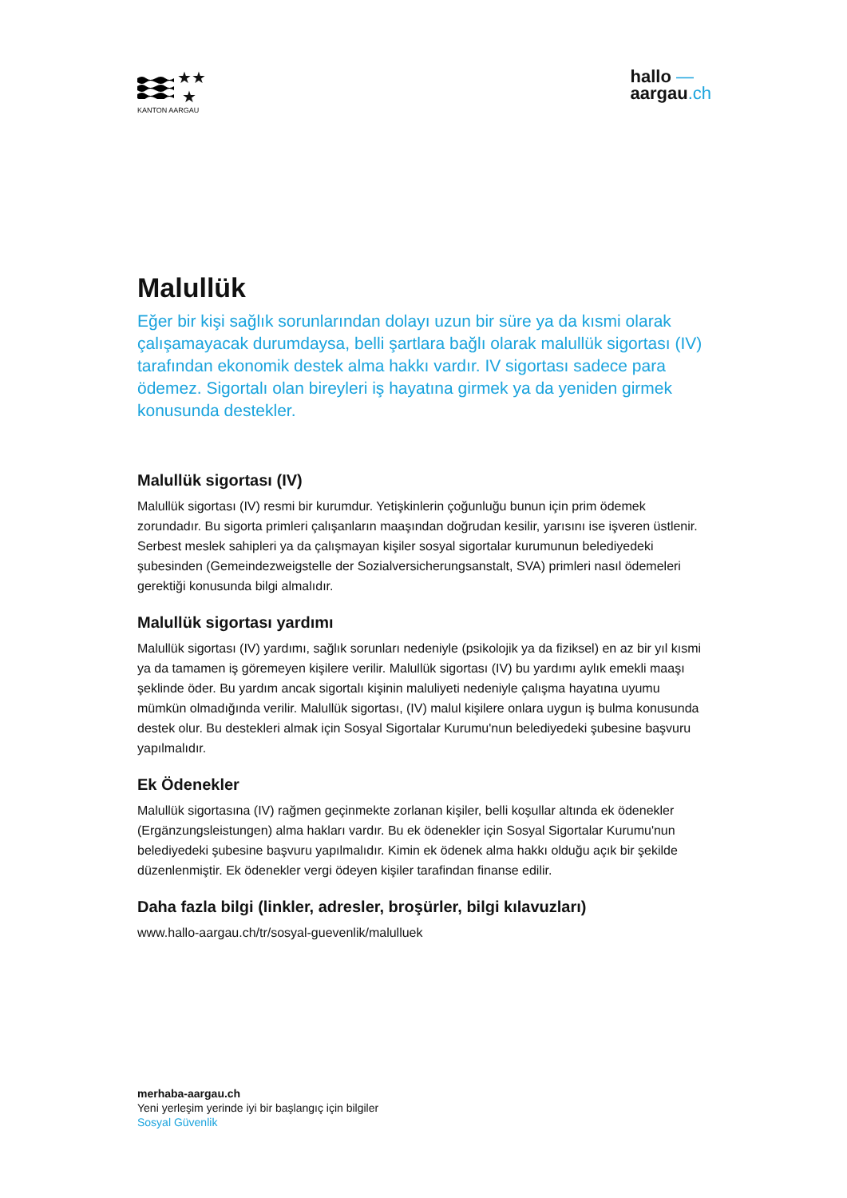★★
★
KANTON AARGAU
hallo —
aargau.ch
Malullük
Eğer bir kişi sağlık sorunlarından dolayı uzun bir süre ya da kısmi olarak çalışamayacak durumdaysa, belli şartlara bağlı olarak malullük sigortası (IV) tarafından ekonomik destek alma hakkı vardır. IV sigortası sadece para ödemez. Sigortalı olan bireyleri iş hayatına girmek ya da yeniden girmek konusunda destekler.
Malullük sigortası (IV)
Malullük sigortası (IV) resmi bir kurumdur. Yetişkinlerin çoğunluğu bunun için prim ödemek zorundadır. Bu sigorta primleri çalışanların maaşından doğrudan kesilir, yarısını ise işveren üstlenir. Serbest meslek sahipleri ya da çalışmayan kişiler sosyal sigortalar kurumunun belediyedeki şubesinden (Gemeindezweigstelle der Sozialversicherungsanstalt, SVA) primleri nasıl ödemeleri gerektiği konusunda bilgi almalıdır.
Malullük sigortası yardımı
Malullük sigortası (IV) yardımı, sağlık sorunları nedeniyle (psikolojik ya da fiziksel) en az bir yıl kısmi ya da tamamen iş göremeyen kişilere verilir. Malullük sigortası (IV) bu yardımı aylık emekli maaşı şeklinde öder. Bu yardım ancak sigortalı kişinin maluliyeti nedeniyle çalışma hayatına uyumu mümkün olmadığında verilir. Malullük sigortası, (IV) malul kişilere onlara uygun iş bulma konusunda destek olur. Bu destekleri almak için Sosyal Sigortalar Kurumu'nun belediyedeki şubesine başvuru yapılmalıdır.
Ek Ödenekler
Malullük sigortasına (IV) rağmen geçinmekte zorlanan kişiler, belli koşullar altında ek ödenekler (Ergänzungsleistungen) alma hakları vardır. Bu ek ödenekler için Sosyal Sigortalar Kurumu'nun belediyedeki şubesine başvuru yapılmalıdır. Kimin ek ödenek alma hakkı olduğu açık bir şekilde düzenlenmiştir. Ek ödenekler vergi ödeyen kişiler tarafindan finanse edilir.
Daha fazla bilgi (linkler, adresler, broşürler, bilgi kılavuzları)
www.hallo-aargau.ch/tr/sosyal-guevenlik/malulluek
merhaba-aargau.ch
Yeni yerleşim yerinde iyi bir başlangıç için bilgiler
Sosyal Güvenlik